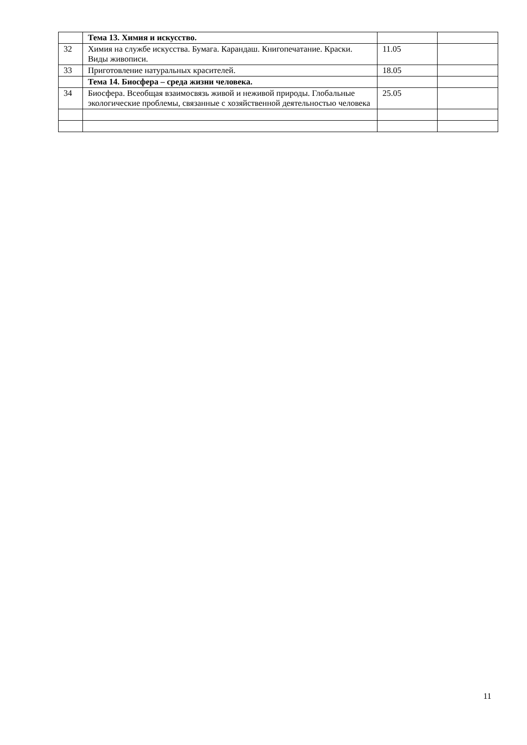| | Тема 13. Химия и искусство. | | |
| 32 | Химия на службе искусства. Бумага. Карандаш. Книгопечатание. Краски. Виды живописи. | 11.05 | |
| 33 | Приготовление натуральных красителей. | 18.05 | |
| | Тема 14. Биосфера – среда жизни человека. | | |
| 34 | Биосфера. Всеобщая взаимосвязь живой и неживой природы. Глобальные экологические проблемы, связанные с хозяйственной деятельностью человека | 25.05 | |
11